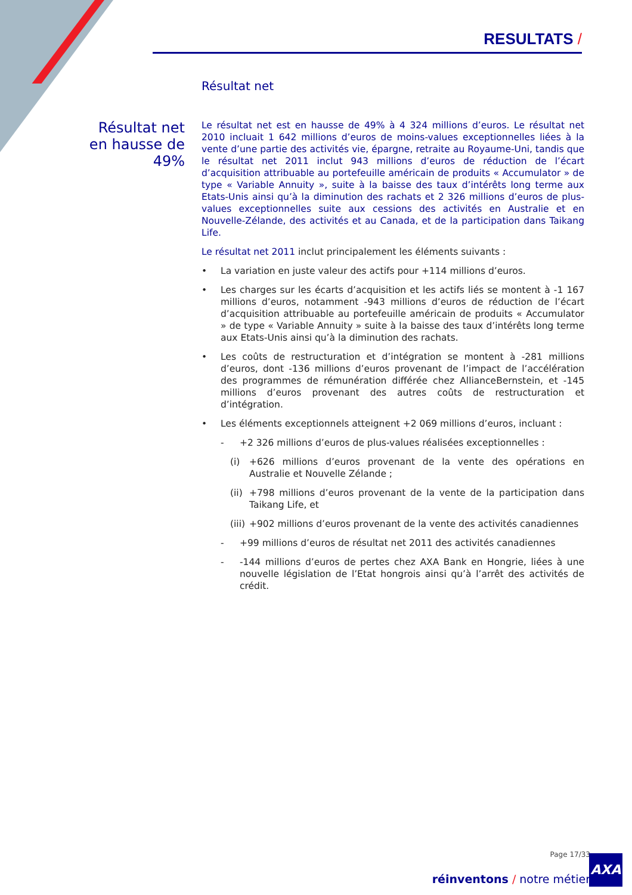RESULTATS /
Résultat net en hausse de 49%
Résultat net
Le résultat net est en hausse de 49% à 4 324 millions d’euros. Le résultat net 2010 incluait 1 642 millions d’euros de moins-values exceptionnelles liées à la vente d’une partie des activités vie, épargne, retraite au Royaume-Uni, tandis que le résultat net 2011 inclut 943 millions d’euros de réduction de l’écart d’acquisition attribuable au portefeuille américain de produits « Accumulator » de type « Variable Annuity », suite à la baisse des taux d’intérêts long terme aux Etats-Unis ainsi qu’à la diminution des rachats et 2 326 millions d’euros de plus-values exceptionnelles suite aux cessions des activités en Australie et en Nouvelle-Zélande, des activités et au Canada, et de la participation dans Taikang Life.
Le résultat net 2011 inclut principalement les éléments suivants :
• La variation en juste valeur des actifs pour +114 millions d’euros.
• Les charges sur les écarts d’acquisition et les actifs liés se montent à -1 167 millions d’euros, notamment -943 millions d’euros de réduction de l’écart d’acquisition attribuable au portefeuille américain de produits « Accumulator » de type « Variable Annuity » suite à la baisse des taux d’intérêts long terme aux Etats-Unis ainsi qu’à la diminution des rachats.
• Les coûts de restructuration et d’intégration se montent à -281 millions d’euros, dont -136 millions d’euros provenant de l’impact de l’accélération des programmes de rémunération différée chez AllianceBernstein, et -145 millions d’euros provenant des autres coûts de restructuration et d’intégration.
• Les éléments exceptionnels atteignent +2 069 millions d’euros, incluant :
- +2 326 millions d’euros de plus-values réalisées exceptionnelles :
(i) +626 millions d’euros provenant de la vente des opérations en Australie et Nouvelle Zélande ;
(ii) +798 millions d’euros provenant de la vente de la participation dans Taikang Life, et
(iii) +902 millions d’euros provenant de la vente des activités canadiennes
- +99 millions d’euros de résultat net 2011 des activités canadiennes
- -144 millions d’euros de pertes chez AXA Bank en Hongrie, liées à une nouvelle législation de l’Etat hongrois ainsi qu’à l’arrêt des activités de crédit.
Page 17/33
réinventons / notre métier
AXA